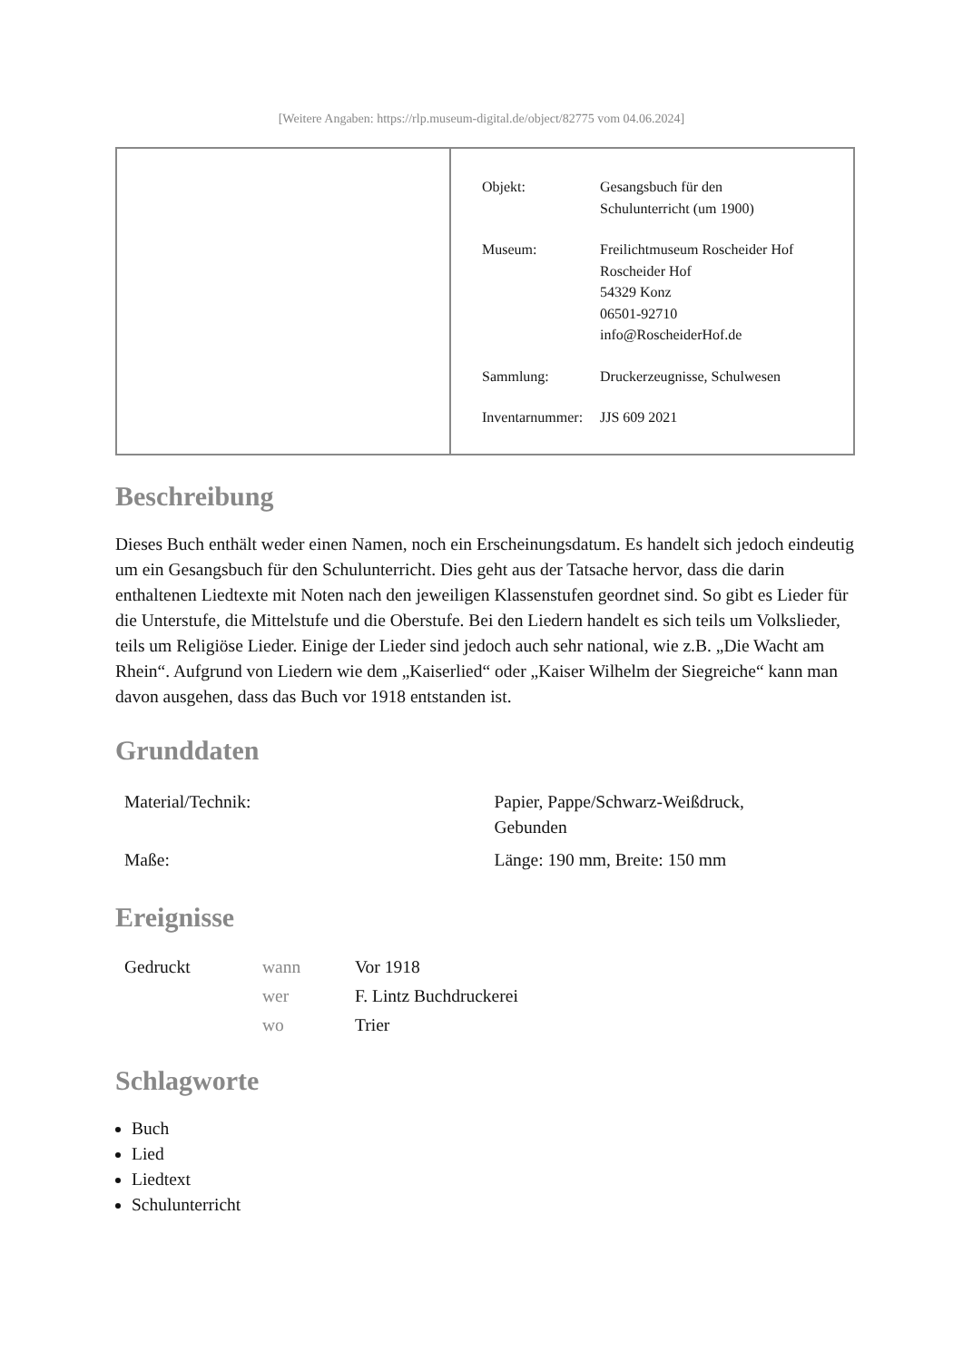[Weitere Angaben: https://rlp.museum-digital.de/object/82775 vom 04.06.2024]
| Objekt: | Gesangsbuch für den Schulunterricht (um 1900) |
| Museum: | Freilichtmuseum Roscheider Hof Roscheider Hof 54329 Konz 06501-92710 info@RoscheiderHof.de |
| Sammlung: | Druckerzeugnisse, Schulwesen |
| Inventarnummer: | JJS 609 2021 |
Beschreibung
Dieses Buch enthält weder einen Namen, noch ein Erscheinungsdatum. Es handelt sich jedoch eindeutig um ein Gesangsbuch für den Schulunterricht. Dies geht aus der Tatsache hervor, dass die darin enthaltenen Liedtexte mit Noten nach den jeweiligen Klassenstufen geordnet sind. So gibt es Lieder für die Unterstufe, die Mittelstufe und die Oberstufe. Bei den Liedern handelt es sich teils um Volkslieder, teils um Religiöse Lieder. Einige der Lieder sind jedoch auch sehr national, wie z.B. „Die Wacht am Rhein“. Aufgrund von Liedern wie dem „Kaiserlied“ oder „Kaiser Wilhelm der Siegreiche“ kann man davon ausgehen, dass das Buch vor 1918 entstanden ist.
Grunddaten
| Material/Technik: | Papier, Pappe/Schwarz-Weißdruck, Gebunden |
| Maße: | Länge: 190 mm, Breite: 150 mm |
Ereignisse
| Gedruckt | wann | Vor 1918 |
| | wer | F. Lintz Buchdruckerei |
| | wo | Trier |
Schlagworte
Buch
Lied
Liedtext
Schulunterricht